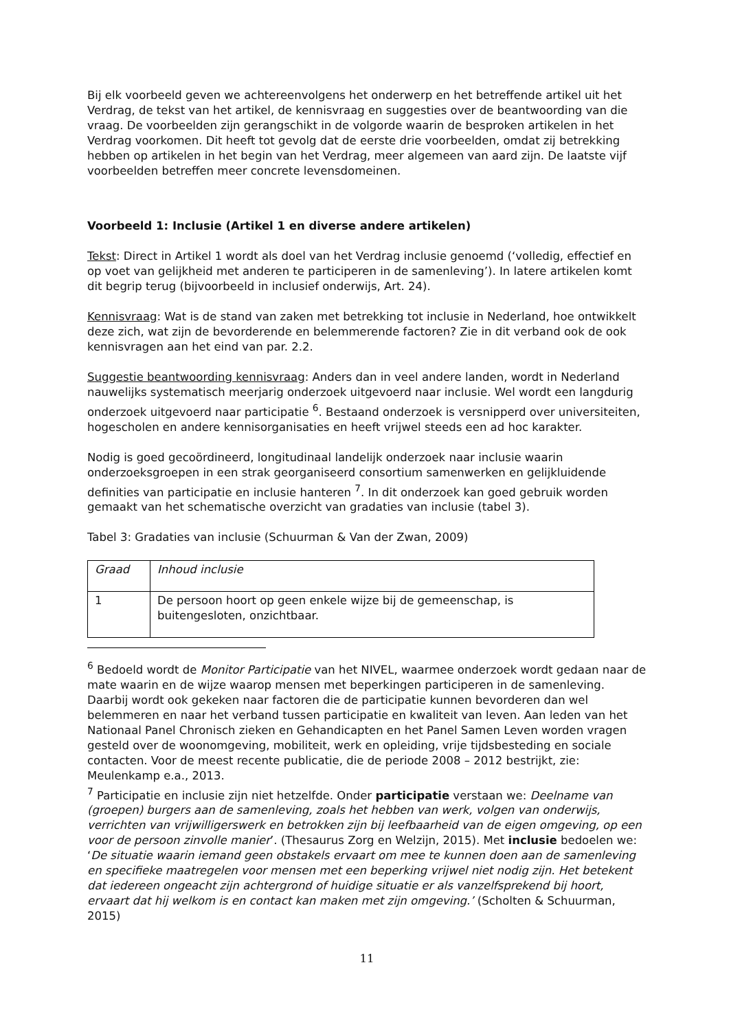Bij elk voorbeeld geven we achtereenvolgens het onderwerp en het betreffende artikel uit het Verdrag, de tekst van het artikel, de kennisvraag en suggesties over de beantwoording van die vraag. De voorbeelden zijn gerangschikt in de volgorde waarin de besproken artikelen in het Verdrag voorkomen. Dit heeft tot gevolg dat de eerste drie voorbeelden, omdat zij betrekking hebben op artikelen in het begin van het Verdrag, meer algemeen van aard zijn. De laatste vijf voorbeelden betreffen meer concrete levensdomeinen.
Voorbeeld 1: Inclusie (Artikel 1 en diverse andere artikelen)
Tekst: Direct in Artikel 1 wordt als doel van het Verdrag inclusie genoemd (‘volledig, effectief en op voet van gelijkheid met anderen te participeren in de samenleving’). In latere artikelen komt dit begrip terug (bijvoorbeeld in inclusief onderwijs, Art. 24).
Kennisvraag: Wat is de stand van zaken met betrekking tot inclusie in Nederland, hoe ontwikkelt deze zich, wat zijn de bevorderende en belemmerende factoren? Zie in dit verband ook de ook kennisvragen aan het eind van par. 2.2.
Suggestie beantwoording kennisvraag: Anders dan in veel andere landen, wordt in Nederland nauwelijks systematisch meerjarig onderzoek uitgevoerd naar inclusie. Wel wordt een langdurig onderzoek uitgevoerd naar participatie <sup>6</sup>. Bestaand onderzoek is versnipperd over universiteiten, hogescholen en andere kennisorganisaties en heeft vrijwel steeds een ad hoc karakter.
Nodig is goed gecoördineerd, longitudinaal landelijk onderzoek naar inclusie waarin onderzoeksgroepen in een strak georganiseerd consortium samenwerken en gelijkluidende definities van participatie en inclusie hanteren <sup>7</sup>. In dit onderzoek kan goed gebruik worden gemaakt van het schematische overzicht van gradaties van inclusie (tabel 3).
Tabel 3: Gradaties van inclusie (Schuurman & Van der Zwan, 2009)
| Graad | Inhoud inclusie |
| 1 | De persoon hoort op geen enkele wijze bij de gemeenschap, is buitengesloten, onzichtbaar. |
<sup>6</sup> Bedoeld wordt de Monitor Participatie van het NIVEL, waarmee onderzoek wordt gedaan naar de mate waarin en de wijze waarop mensen met beperkingen participeren in de samenleving. Daarbij wordt ook gekeken naar factoren die de participatie kunnen bevorderen dan wel belemmeren en naar het verband tussen participatie en kwaliteit van leven. Aan leden van het Nationaal Panel Chronisch zieken en Gehandicapten en het Panel Samen Leven worden vragen gesteld over de woonomgeving, mobiliteit, werk en opleiding, vrije tijdsbesteding en sociale contacten. Voor de meest recente publicatie, die de periode 2008 – 2012 bestrijkt, zie: Meulenkamp e.a., 2013.
<sup>7</sup> Participatie en inclusie zijn niet hetzelfde. Onder participatie verstaan we: Deelname van (groepen) burgers aan de samenleving, zoals het hebben van werk, volgen van onderwijs, verrichten van vrijwilligerswerk en betrokken zijn bij leefbaarheid van de eigen omgeving, op een voor de persoon zinvolle manier’. (Thesaurus Zorg en Welzijn, 2015). Met inclusie bedoelen we: ‘De situatie waarin iemand geen obstakels ervaart om mee te kunnen doen aan de samenleving en specifieke maatregelen voor mensen met een beperking vrijwel niet nodig zijn. Het betekent dat iedereen ongeacht zijn achtergrond of huidige situatie er als vanzelfsprekend bij hoort, ervaart dat hij welkom is en contact kan maken met zijn omgeving.’ (Scholten & Schuurman, 2015)
11